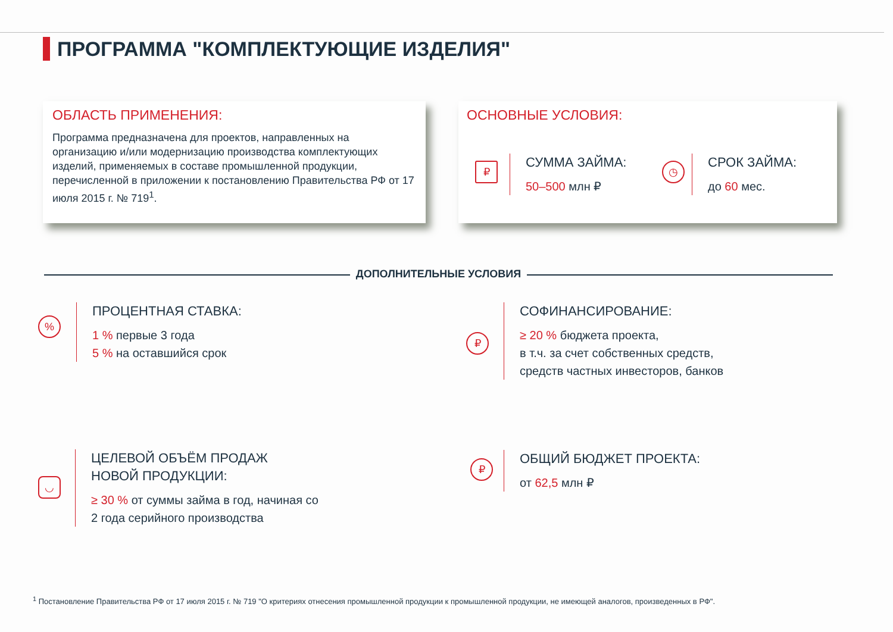ПРОГРАММА "КОМПЛЕКТУЮЩИЕ ИЗДЕЛИЯ"
ОБЛАСТЬ ПРИМЕНЕНИЯ:
Программа предназначена для проектов, направленных на организацию и/или модернизацию производства комплектующих изделий, применяемых в составе промышленной продукции, перечисленной в приложении к постановлению Правительства РФ от 17 июля 2015 г. № 719<sup>1</sup>.
ОСНОВНЫЕ УСЛОВИЯ:
₽
СУММА ЗАЙМА:
50–500 млн ₽
◷
СРОК ЗАЙМА:
до 60 мес.
ДОПОЛНИТЕЛЬНЫЕ УСЛОВИЯ
%
ПРОЦЕНТНАЯ СТАВКА:
1 % первые 3 года
5 % на оставшийся срок
₽
СОФИНАНСИРОВАНИЕ:
≥ 20 % бюджета проекта,
в т.ч. за счет собственных средств,
средств частных инвесторов, банков
◡
ЦЕЛЕВОЙ ОБЪЁМ ПРОДАЖ
НОВОЙ ПРОДУКЦИИ:
≥ 30 % от суммы займа в год, начиная со
2 года серийного производства
₽
ОБЩИЙ БЮДЖЕТ ПРОЕКТА:
от 62,5 млн ₽
<sup>1</sup> Постановление Правительства РФ от 17 июля 2015 г. № 719 "О критериях отнесения промышленной продукции к промышленной продукции, не имеющей аналогов, произведенных в РФ".